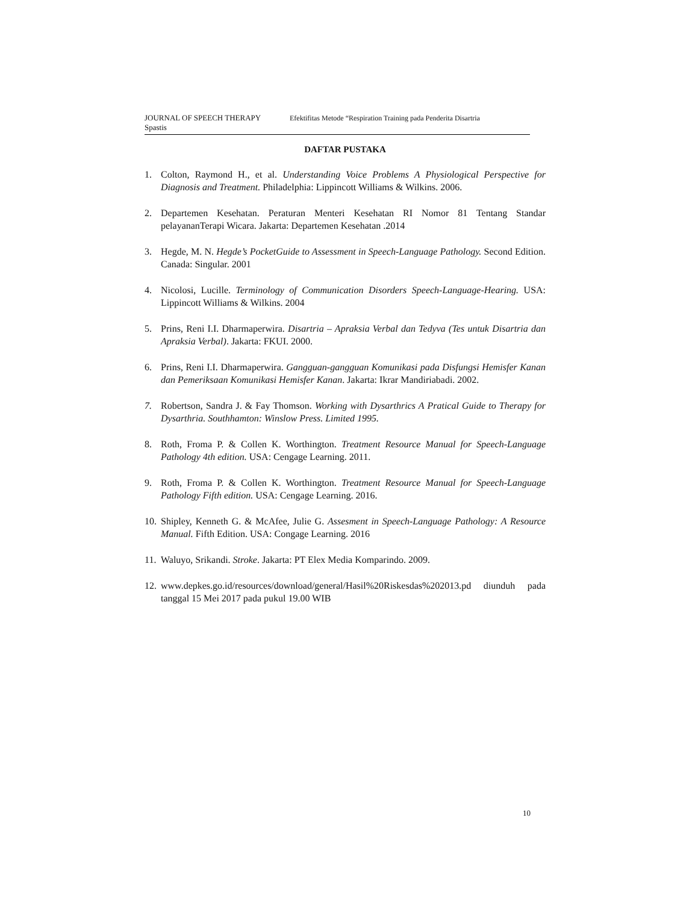JOURNAL OF SPEECH THERAPY Efektifitas Metode “Respiration Training pada Penderita Disartria
Spastis
DAFTAR PUSTAKA
1. Colton, Raymond H., et al. Understanding Voice Problems A Physiological Perspective for Diagnosis and Treatment. Philadelphia: Lippincott Williams & Wilkins. 2006.
2. Departemen Kesehatan. Peraturan Menteri Kesehatan RI Nomor 81 Tentang Standar pelayananTerapi Wicara. Jakarta: Departemen Kesehatan .2014
3. Hegde, M. N. Hegde’s PocketGuide to Assessment in Speech-Language Pathology. Second Edition. Canada: Singular. 2001
4. Nicolosi, Lucille. Terminology of Communication Disorders Speech-Language-Hearing. USA: Lippincott Williams & Wilkins. 2004
5. Prins, Reni I.I. Dharmaperwira. Disartria – Apraksia Verbal dan Tedyva (Tes untuk Disartria dan Apraksia Verbal). Jakarta: FKUI. 2000.
6. Prins, Reni I.I. Dharmaperwira. Gangguan-gangguan Komunikasi pada Disfungsi Hemisfer Kanan dan Pemeriksaan Komunikasi Hemisfer Kanan. Jakarta: Ikrar Mandiriabadi. 2002.
7. Robertson, Sandra J. & Fay Thomson. Working with Dysarthrics A Pratical Guide to Therapy for Dysarthria. Southhamton: Winslow Press. Limited 1995.
8. Roth, Froma P. & Collen K. Worthington. Treatment Resource Manual for Speech-Language Pathology 4th edition. USA: Cengage Learning. 2011.
9. Roth, Froma P. & Collen K. Worthington. Treatment Resource Manual for Speech-Language Pathology Fifth edition. USA: Cengage Learning. 2016.
10. Shipley, Kenneth G. & McAfee, Julie G. Assesment in Speech-Language Pathology: A Resource Manual. Fifth Edition. USA: Congage Learning. 2016
11. Waluyo, Srikandi. Stroke. Jakarta: PT Elex Media Komparindo. 2009.
12. www.depkes.go.id/resources/download/general/Hasil%20Riskesdas%202013.pd diunduh pada tanggal 15 Mei 2017 pada pukul 19.00 WIB
10